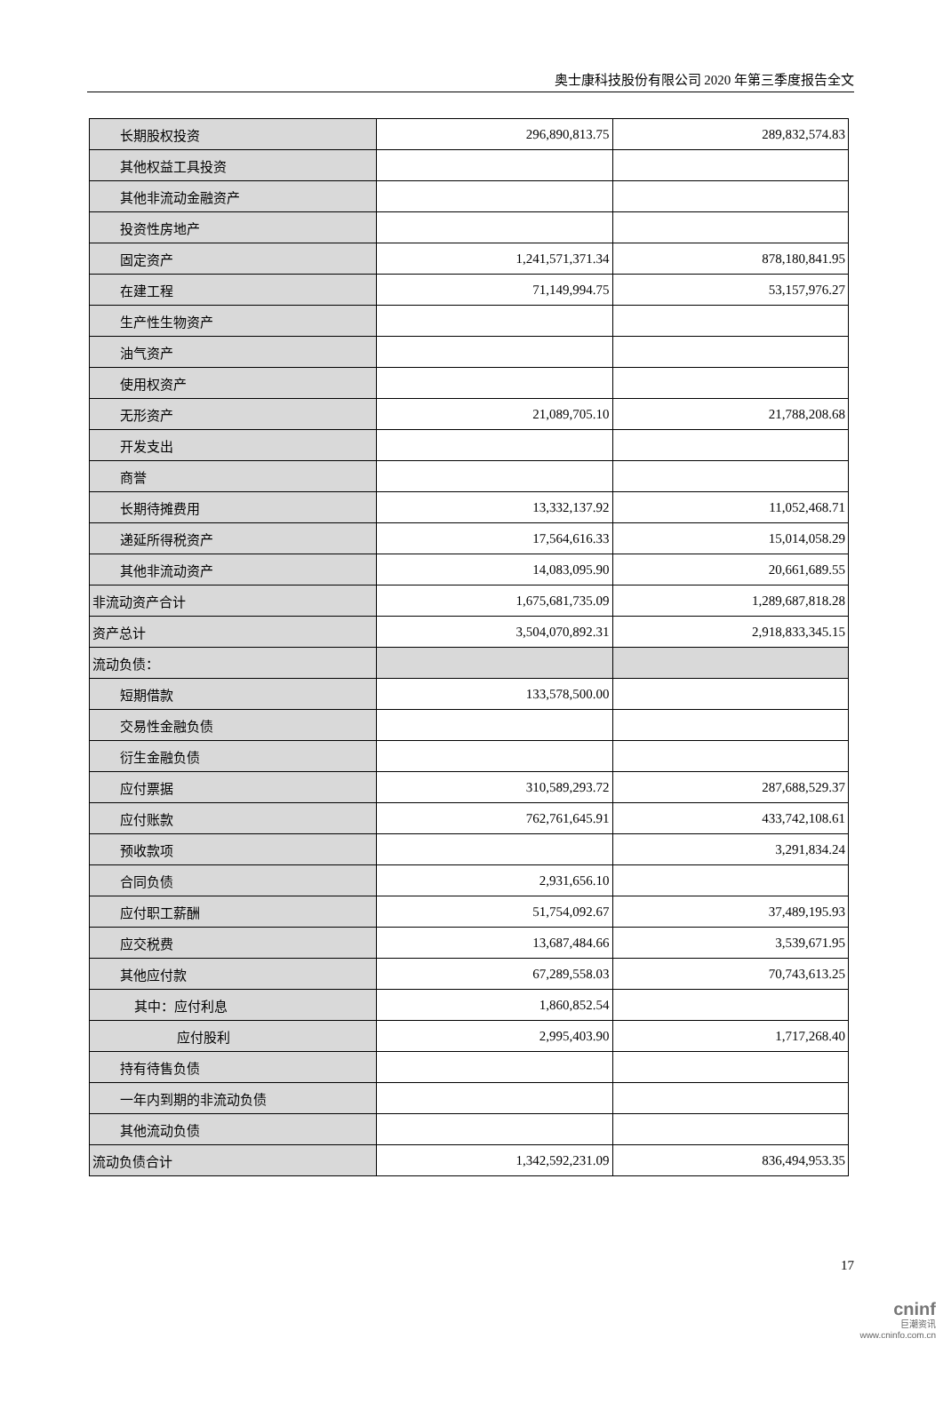奥士康科技股份有限公司 2020 年第三季度报告全文
| 长期股权投资 | 296,890,813.75 | 289,832,574.83 |
| 其他权益工具投资 | | |
| 其他非流动金融资产 | | |
| 投资性房地产 | | |
| 固定资产 | 1,241,571,371.34 | 878,180,841.95 |
| 在建工程 | 71,149,994.75 | 53,157,976.27 |
| 生产性生物资产 | | |
| 油气资产 | | |
| 使用权资产 | | |
| 无形资产 | 21,089,705.10 | 21,788,208.68 |
| 开发支出 | | |
| 商誉 | | |
| 长期待摊费用 | 13,332,137.92 | 11,052,468.71 |
| 递延所得税资产 | 17,564,616.33 | 15,014,058.29 |
| 其他非流动资产 | 14,083,095.90 | 20,661,689.55 |
| 非流动资产合计 | 1,675,681,735.09 | 1,289,687,818.28 |
| 资产总计 | 3,504,070,892.31 | 2,918,833,345.15 |
| 流动负债： | | |
| 短期借款 | 133,578,500.00 | |
| 交易性金融负债 | | |
| 衍生金融负债 | | |
| 应付票据 | 310,589,293.72 | 287,688,529.37 |
| 应付账款 | 762,761,645.91 | 433,742,108.61 |
| 预收款项 | | 3,291,834.24 |
| 合同负债 | 2,931,656.10 | |
| 应付职工薪酬 | 51,754,092.67 | 37,489,195.93 |
| 应交税费 | 13,687,484.66 | 3,539,671.95 |
| 其他应付款 | 67,289,558.03 | 70,743,613.25 |
| 其中：应付利息 | 1,860,852.54 | |
| 应付股利 | 2,995,403.90 | 1,717,268.40 |
| 持有待售负债 | | |
| 一年内到期的非流动负债 | | |
| 其他流动负债 | | |
| 流动负债合计 | 1,342,592,231.09 | 836,494,953.35 |
17
cninf
巨潮资讯
www.cninfo.com.cn